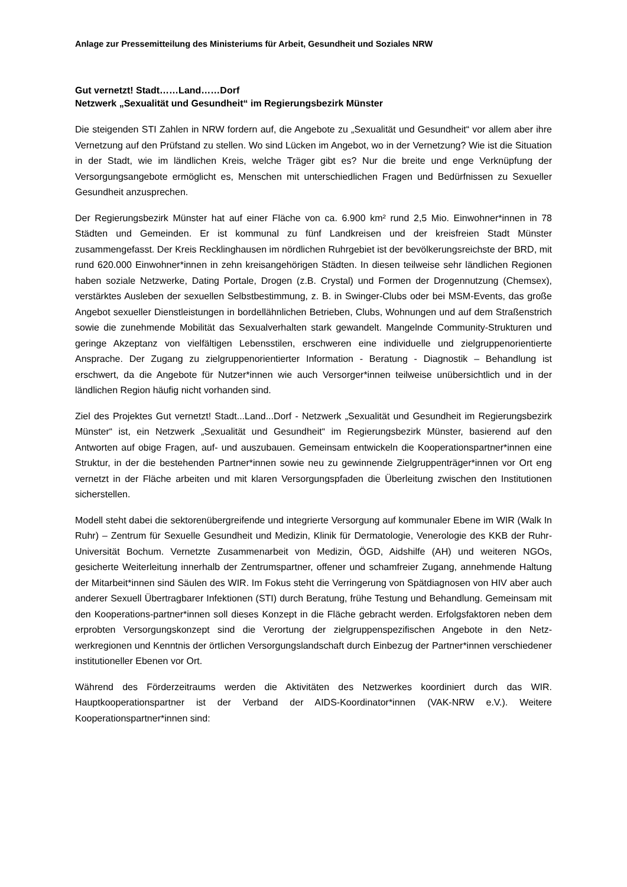Anlage zur Pressemitteilung des Ministeriums für Arbeit, Gesundheit und Soziales NRW
Gut vernetzt! Stadt……Land……Dorf
Netzwerk „Sexualität und Gesundheit“ im Regierungsbezirk Münster
Die steigenden STI Zahlen in NRW fordern auf, die Angebote zu „Sexualität und Gesundheit“ vor allem aber ihre Vernetzung auf den Prüfstand zu stellen. Wo sind Lücken im Angebot, wo in der Vernetzung? Wie ist die Situation in der Stadt, wie im ländlichen Kreis, welche Träger gibt es? Nur die breite und enge Verknüpfung der Versorgungsangebote ermöglicht es, Menschen mit unterschiedlichen Fragen und Bedürfnissen zu Sexueller Gesundheit anzusprechen.
Der Regierungsbezirk Münster hat auf einer Fläche von ca. 6.900 km² rund 2,5 Mio. Einwohner*innen in 78 Städten und Gemeinden. Er ist kommunal zu fünf Landkreisen und der kreisfreien Stadt Münster zusammengefasst. Der Kreis Recklinghausen im nördlichen Ruhrgebiet ist der bevölkerungsreichste der BRD, mit rund 620.000 Einwohner*innen in zehn kreisangehörigen Städten. In diesen teilweise sehr ländlichen Regionen haben soziale Netzwerke, Dating Portale, Drogen (z.B. Crystal) und Formen der Drogennutzung (Chemsex), verstärktes Ausleben der sexuellen Selbstbestimmung, z. B. in Swinger-Clubs oder bei MSM-Events, das große Angebot sexueller Dienstleistungen in bordellähnlichen Betrieben, Clubs, Wohnungen und auf dem Straßenstrich sowie die zunehmende Mobilität das Sexualverhalten stark gewandelt. Mangelnde Community-Strukturen und geringe Akzeptanz von vielfältigen Lebensstilen, erschweren eine individuelle und zielgruppenorientierte Ansprache. Der Zugang zu zielgruppenorientierter Information - Beratung - Diagnostik – Behandlung ist erschwert, da die Angebote für Nutzer*innen wie auch Versorger*innen teilweise unübersichtlich und in der ländlichen Region häufig nicht vorhanden sind.
Ziel des Projektes Gut vernetzt! Stadt...Land...Dorf - Netzwerk „Sexualität und Gesundheit im Regierungsbezirk Münster“ ist, ein Netzwerk „Sexualität und Gesundheit“ im Regierungsbezirk Münster, basierend auf den Antworten auf obige Fragen, auf- und auszubauen. Gemeinsam entwickeln die Kooperationspartner*innen eine Struktur, in der die bestehenden Partner*innen sowie neu zu gewinnende Zielgruppenträger*innen vor Ort eng vernetzt in der Fläche arbeiten und mit klaren Versorgungspfaden die Überleitung zwischen den Institutionen sicherstellen.
Modell steht dabei die sektorenübergreifende und integrierte Versorgung auf kommunaler Ebene im WIR (Walk In Ruhr) – Zentrum für Sexuelle Gesundheit und Medizin, Klinik für Dermatologie, Venerologie des KKB der Ruhr-Universität Bochum. Vernetzte Zusammenarbeit von Medizin, ÖGD, Aidshilfe (AH) und weiteren NGOs, gesicherte Weiterleitung innerhalb der Zentrumspartner, offener und schamfreier Zugang, annehmende Haltung der Mitarbeit*innen sind Säulen des WIR. Im Fokus steht die Verringerung von Spätdiagnosen von HIV aber auch anderer Sexuell Übertragbarer Infektionen (STI) durch Beratung, frühe Testung und Behandlung. Gemeinsam mit den Kooperations-partner*innen soll dieses Konzept in die Fläche gebracht werden. Erfolgsfaktoren neben dem erprobten Versorgungskonzept sind die Verortung der zielgruppenspezifischen Angebote in den Netz-werkregionen und Kenntnis der örtlichen Versorgungslandschaft durch Einbezug der Partner*innen verschiedener institutioneller Ebenen vor Ort.
Während des Förderzeitraums werden die Aktivitäten des Netzwerkes koordiniert durch das WIR. Hauptkooperationspartner ist der Verband der AIDS-Koordinator*innen (VAK-NRW e.V.). Weitere Kooperationspartner*innen sind: